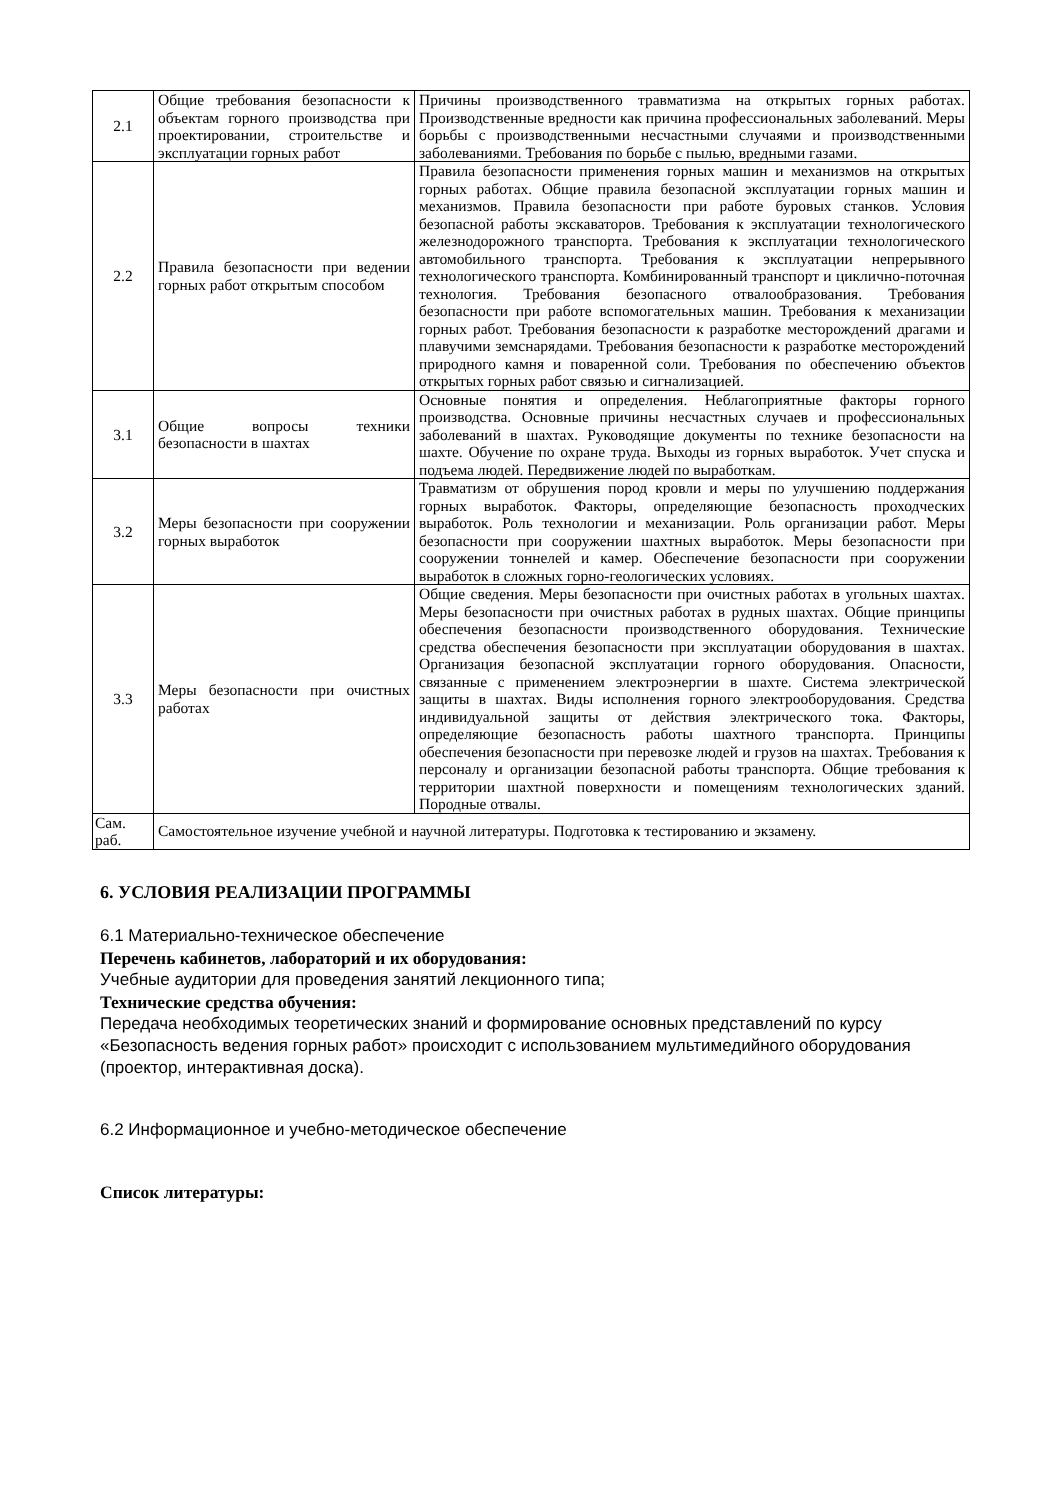| 2.1 | Общие требования безопасности к объектам горного производства при проектировании, строительстве и эксплуатации горных работ | Причины производственного травматизма на открытых горных работах. Производственные вредности как причина профессиональных заболеваний. Меры борьбы с производственными несчастными случаями и производственными заболеваниями. Требования по борьбе с пылью, вредными газами. |
| 2.2 | Правила безопасности при ведении горных работ открытым способом | Правила безопасности применения горных машин и механизмов на открытых горных работах. Общие правила безопасной эксплуатации горных машин и механизмов. Правила безопасности при работе буровых станков. Условия безопасной работы экскаваторов. Требования к эксплуатации технологического железнодорожного транспорта. Требования к эксплуатации технологического автомобильного транспорта. Требования к эксплуатации непрерывного технологического транспорта. Комбинированный транспорт и циклично-поточная технология. Требования безопасного отвалообразования. Требования безопасности при работе вспомогательных машин. Требования к механизации горных работ. Требования безопасности к разработке месторождений драгами и плавучими земснарядами. Требования безопасности к разработке месторождений природного камня и поваренной соли. Требования по обеспечению объектов открытых горных работ связью и сигнализацией. |
| 3.1 | Общие вопросы техники безопасности в шахтах | Основные понятия и определения. Неблагоприятные факторы горного производства. Основные причины несчастных случаев и профессиональных заболеваний в шахтах. Руководящие документы по технике безопасности на шахте. Обучение по охране труда. Выходы из горных выработок. Учет спуска и подъема людей. Передвижение людей по выработкам. |
| 3.2 | Меры безопасности при сооружении горных выработок | Травматизм от обрушения пород кровли и меры по улучшению поддержания горных выработок. Факторы, определяющие безопасность проходческих выработок. Роль технологии и механизации. Роль организации работ. Меры безопасности при сооружении шахтных выработок. Меры безопасности при сооружении тоннелей и камер. Обеспечение безопасности при сооружении выработок в сложных горно-геологических условиях. |
| 3.3 | Меры безопасности при очистных работах | Общие сведения. Меры безопасности при очистных работах в угольных шахтах. Меры безопасности при очистных работах в рудных шахтах. Общие принципы обеспечения безопасности производственного оборудования. Технические средства обеспечения безопасности при эксплуатации оборудования в шахтах. Организация безопасной эксплуатации горного оборудования. Опасности, связанные с применением электроэнергии в шахте. Система электрической защиты в шахтах. Виды исполнения горного электрооборудования. Средства индивидуальной защиты от действия электрического тока. Факторы, определяющие безопасность работы шахтного транспорта. Принципы обеспечения безопасности при перевозке людей и грузов на шахтах. Требования к персоналу и организации безопасной работы транспорта. Общие требования к территории шахтной поверхности и помещениям технологических зданий. Породные отвалы. |
| Сам. раб. | Самостоятельное изучение учебной и научной литературы. Подготовка к тестированию и экзамену. | |
6. УСЛОВИЯ РЕАЛИЗАЦИИ ПРОГРАММЫ
6.1 Материально-техническое обеспечение
Перечень кабинетов, лабораторий и их оборудования:
Учебные аудитории для проведения занятий лекционного типа;
Технические средства обучения:
Передача необходимых теоретических знаний и формирование основных представлений по курсу «Безопасность ведения горных работ» происходит с использованием мультимедийного оборудования (проектор, интерактивная доска).
6.2 Информационное и учебно-методическое обеспечение
Список литературы: